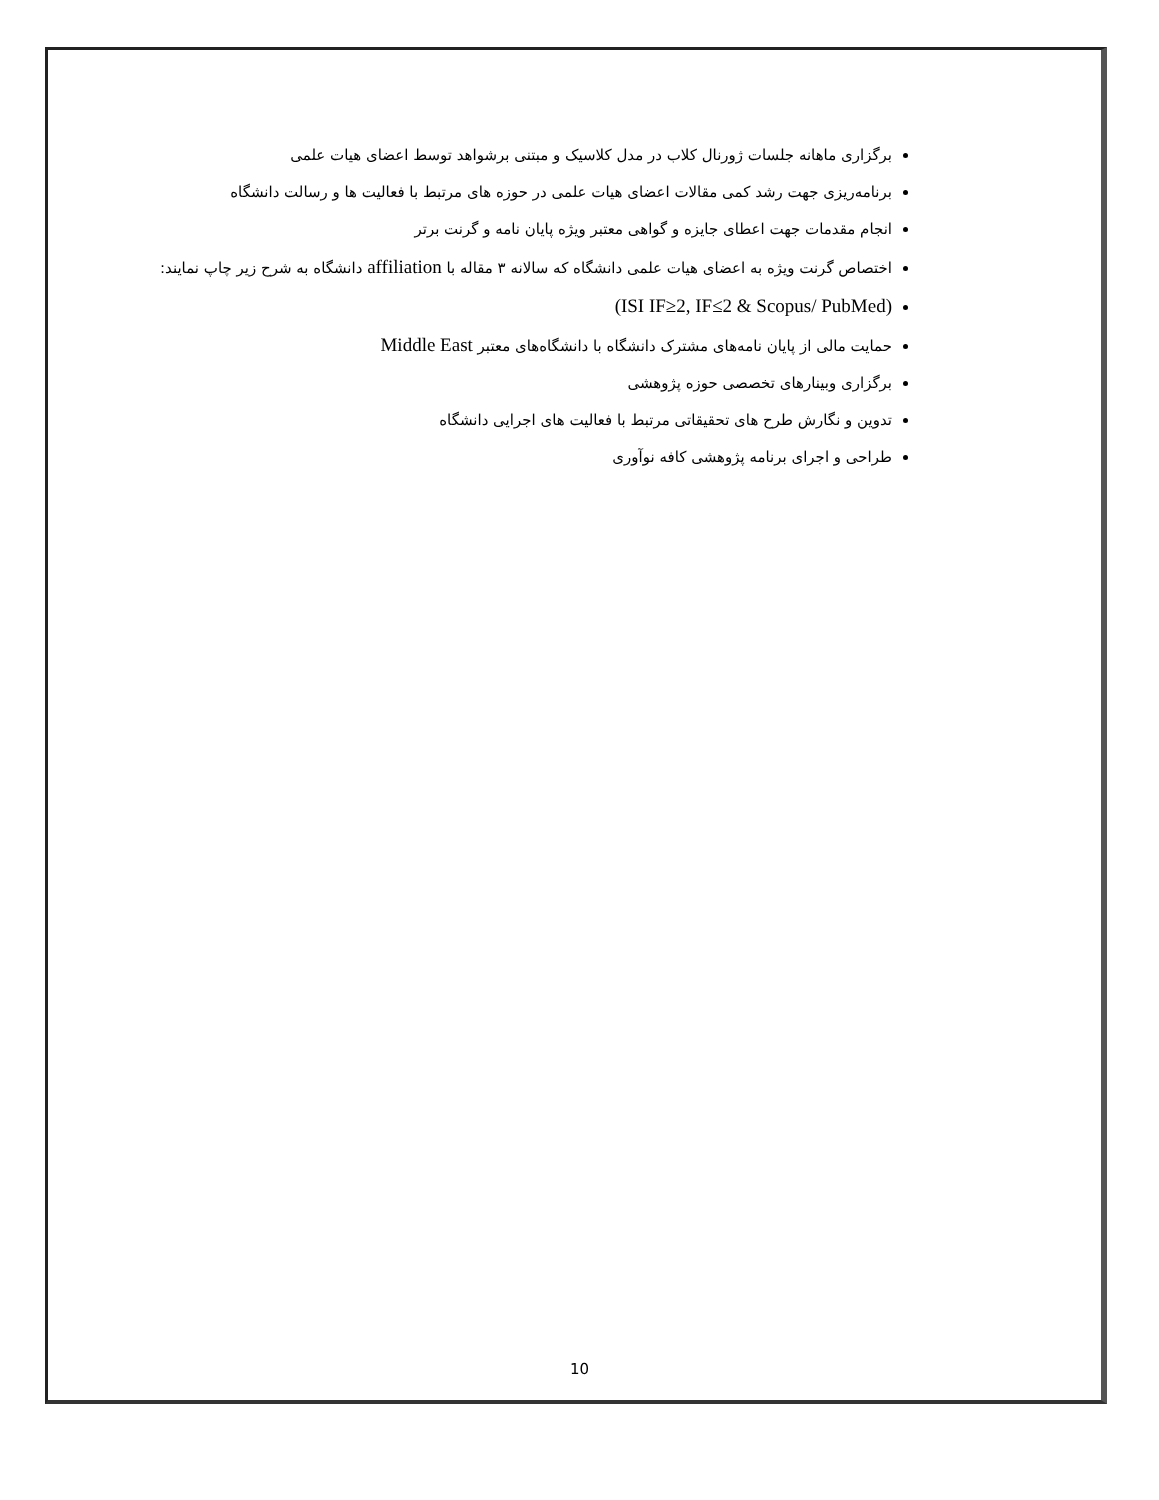برگزاری ماهانه جلسات ژورنال کلاب در مدل کلاسیک و مبتنی برشواهد توسط اعضای هیات علمی
برنامه‌ریزی جهت رشد کمی مقالات اعضای هیات علمی در حوزه های مرتبط با فعالیت ها و رسالت دانشگاه
انجام مقدمات جهت اعطای جایزه و گواهی معتبر ویژه پایان نامه و گرنت برتر
اختصاص گرنت ویژه به اعضای هیات علمی دانشگاه که سالانه ۳ مقاله با affiliation دانشگاه به شرح زیر چاپ نمایند:
(ISI IF≥2, IF≤2 & Scopus/ PubMed)
حمایت مالی از پایان نامه‌های مشترک دانشگاه با دانشگاه‌های معتبر Middle East
برگزاری وبینارهای تخصصی حوزه پژوهشی
تدوین و نگارش طرح های تحقیقاتی مرتبط با فعالیت های اجرایی دانشگاه
طراحی و اجرای برنامه پژوهشی کافه نوآوری
10